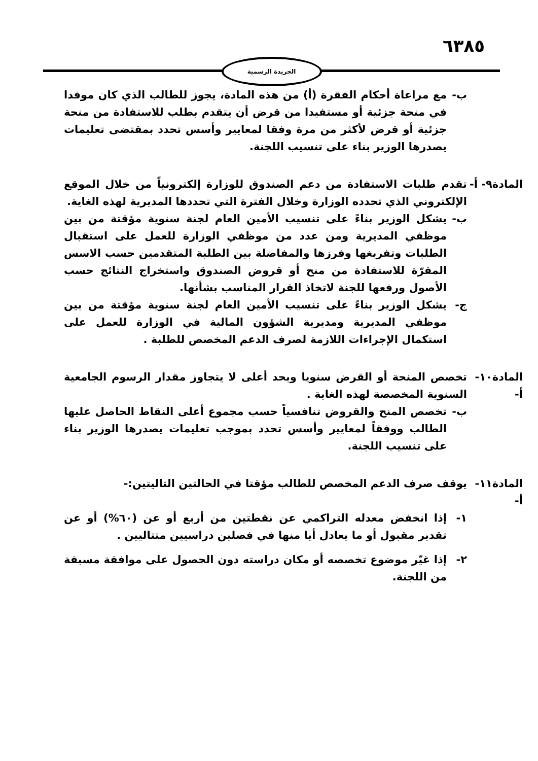٦٣٨٥
الجريدة الرسمية
ب- مع مراعاة أحكام الفقرة (أ) من هذه المادة، يجوز للطالب الذي كان موفدا في منحة جزئية أو مستفيدا من قرض أن يتقدم بطلب للاستفادة من منحة جزئية أو قرض لأكثر من مرة وفقا لمعايير وأسس تحدد بمقتضى تعليمات يصدرها الوزير بناء على تنسيب اللجنة.
المادة٩- أ-
تقدم طلبات الاستفادة من دعم الصندوق للوزارة إلكترونياً من خلال الموقع الإلكتروني الذي تحدده الوزارة وخلال الفترة التي تحددها المديرية لهذه الغاية.
ب- يشكل الوزير بناءً على تنسيب الأمين العام لجنة سنوية مؤقتة من بين موظفي المديرية ومن عدد من موظفي الوزارة للعمل على استقبال الطلبات وتفريغها وفرزها والمفاضلة بين الطلبة المتقدمين حسب الاسس المقرّة للاستفادة من منح أو قروض الصندوق واستخراج النتائج حسب الأصول ورفعها للجنة لاتخاذ القرار المناسب بشأنها.
ج- يشكل الوزير بناءً على تنسيب الأمين العام لجنة سنوية مؤقتة من بين موظفي المديرية ومديرية الشؤون المالية في الوزارة للعمل على استكمال الإجراءات اللازمة لصرف الدعم المخصص للطلبة .
المادة١٠- أ-
تخصص المنحة أو القرض سنويا وبحد أعلى لا يتجاوز مقدار الرسوم الجامعية السنوية المخصصة لهذه الغاية .
ب- تخصص المنح والقروض تنافسياً حسب مجموع أعلى النقاط الحاصل عليها الطالب ووفقاً لمعايير وأسس تحدد بموجب تعليمات يصدرها الوزير بناء على تنسيب اللجنة.
المادة١١- أ-
يوقف صرف الدعم المخصص للطالب مؤقتا في الحالتين التاليتين:-
١- إذا انخفض معدله التراكمي عن نقطتين من أربع أو عن (٦٠%) أو عن تقدير مقبول أو ما يعادل أيا منها في فصلين دراسيين متتاليين .
٢- إذا غيّر موضوع تخصصه أو مكان دراسته دون الحصول على موافقة مسبقة من اللجنة.